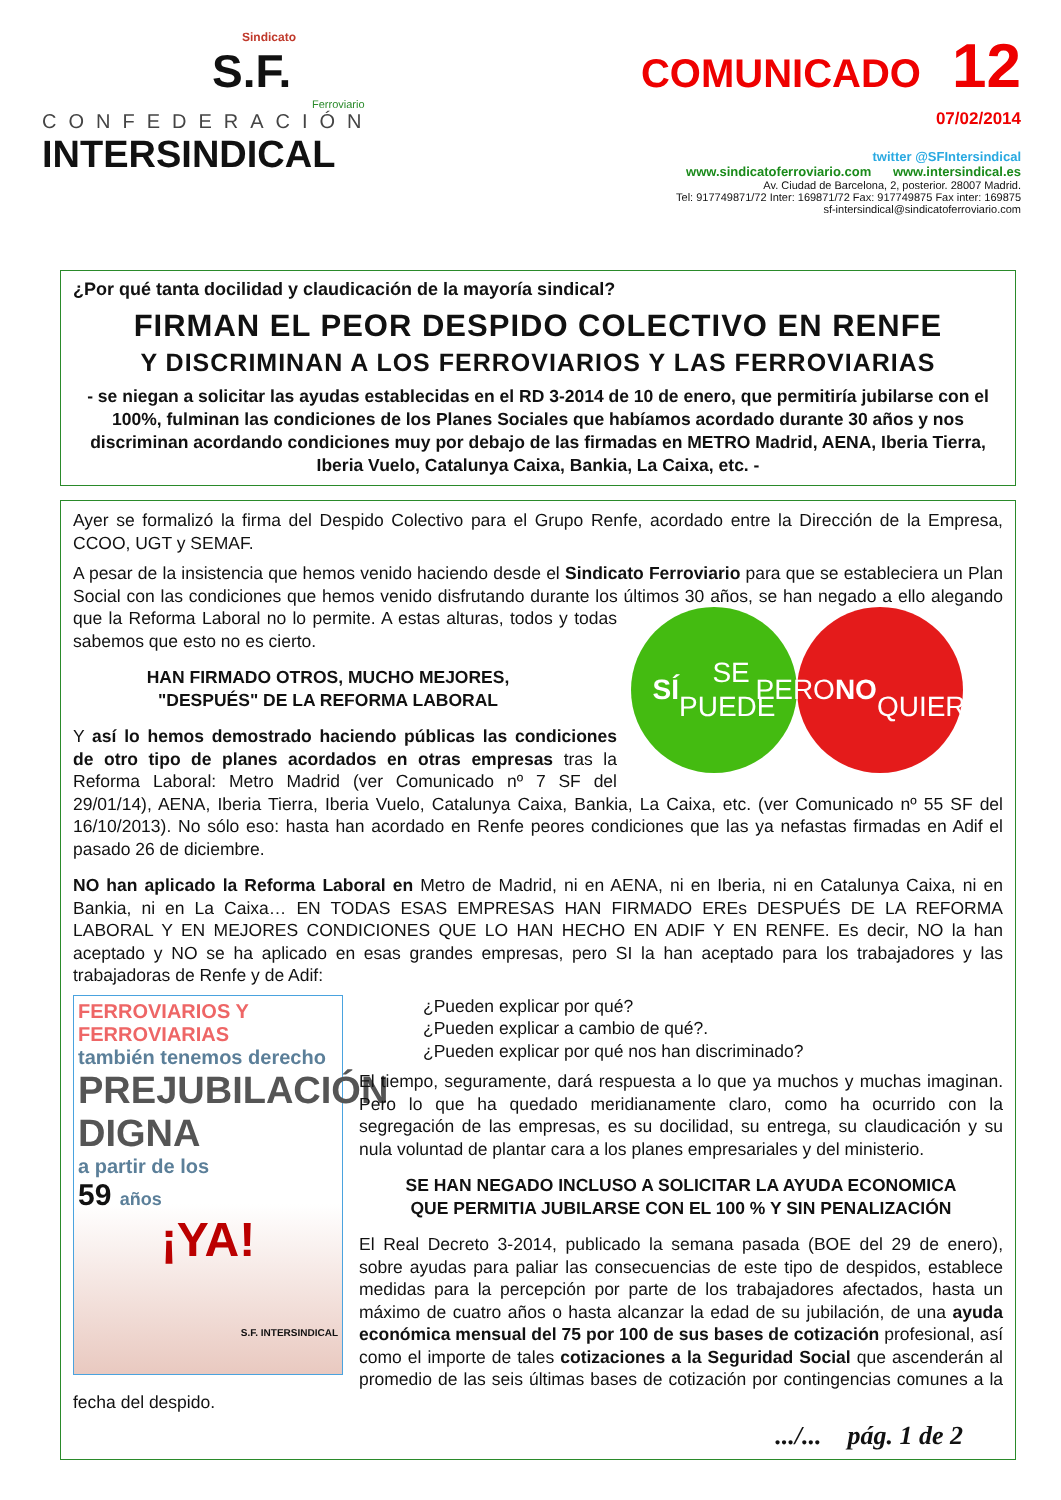Sindicato
S.F.
Ferroviario
CONFEDERACIÓN
INTERSINDICAL
COMUNICADO 12
07/02/2014
twitter @SFIntersindical
www.sindicatoferroviario.com www.intersindical.es
Av. Ciudad de Barcelona, 2, posterior. 28007 Madrid.
Tel: 917749871/72 Inter: 169871/72 Fax: 917749875 Fax inter: 169875
sf-intersindical@sindicatoferroviario.com
¿Por qué tanta docilidad y claudicación de la mayoría sindical?
FIRMAN EL PEOR DESPIDO COLECTIVO EN RENFE
Y DISCRIMINAN A LOS FERROVIARIOS Y LAS FERROVIARIAS
- se niegan a solicitar las ayudas establecidas en el RD 3-2014 de 10 de enero, que permitiría jubilarse con el 100%, fulminan las condiciones de los Planes Sociales que habíamos acordado durante 30 años y nos discriminan acordando condiciones muy por debajo de las firmadas en METRO Madrid, AENA, Iberia Tierra, Iberia Vuelo, Catalunya Caixa, Bankia, La Caixa, etc. -
Ayer se formalizó la firma del Despido Colectivo para el Grupo Renfe, acordado entre la Dirección de la Empresa, CCOO, UGT y SEMAF.
A pesar de la insistencia que hemos venido haciendo desde el Sindicato Ferroviario para que se estableciera un Plan Social con las condiciones que hemos venido disfrutando durante los últimos 30 años, se han negado a ello alegando que la Reforma Laboral no lo
SÍ SE
PUEDE PERO NO
QUIEREN
permite. A estas alturas, todos y todas sabemos que esto no es cierto.
HAN FIRMADO OTROS, MUCHO MEJORES,
"DESPUÉS" DE LA REFORMA LABORAL
Y así lo hemos demostrado haciendo públicas las condiciones de otro tipo de planes acordados en otras empresas tras la Reforma Laboral: Metro Madrid (ver Comunicado nº 7 SF del 29/01/14), AENA, Iberia Tierra, Iberia Vuelo, Catalunya Caixa, Bankia, La Caixa, etc. (ver Comunicado nº 55 SF del 16/10/2013). No sólo eso: hasta han acordado en Renfe peores condiciones que las ya nefastas firmadas en Adif el pasado 26 de diciembre.
NO han aplicado la Reforma Laboral en Metro de Madrid, ni en AENA, ni en Iberia, ni en Catalunya Caixa, ni en Bankia, ni en La Caixa… EN TODAS ESAS EMPRESAS HAN FIRMADO EREs DESPUÉS DE LA REFORMA LABORAL Y EN MEJORES CONDICIONES QUE LO HAN HECHO EN ADIF Y EN RENFE. Es decir, NO la han aceptado y NO se ha aplicado en esas grandes empresas, pero SI la han aceptado para los trabajadores y las trabajadoras de Renfe y de Adif:
FERROVIARIOS Y FERROVIARIAS
también tenemos derecho
PREJUBILACIÓN DIGNA
a partir de los
59 años
¡YA!
S.F. INTERSINDICAL
¿Pueden explicar por qué?
¿Pueden explicar a cambio de qué?.
¿Pueden explicar por qué nos han discriminado?
El tiempo, seguramente, dará respuesta a lo que ya muchos y muchas imaginan. Pero lo que ha quedado meridianamente claro, como ha ocurrido con la segregación de las empresas, es su docilidad, su entrega, su claudicación y su nula voluntad de plantar cara a los planes empresariales y del ministerio.
SE HAN NEGADO INCLUSO A SOLICITAR LA AYUDA ECONOMICA
QUE PERMITIA JUBILARSE CON EL 100 % Y SIN PENALIZACIÓN
El Real Decreto 3-2014, publicado la semana pasada (BOE del 29 de enero), sobre ayudas para paliar las consecuencias de este tipo de despidos, establece medidas para la percepción por parte de los trabajadores afectados, hasta un máximo de cuatro años o hasta alcanzar la edad de su jubilación, de una ayuda económica mensual del 75 por 100 de sus bases de cotización profesional, así como el importe de tales cotizaciones a la Seguridad Social que ascenderán al promedio de las seis últimas bases de cotización por contingencias comunes a la fecha del despido.
.../... pág. 1 de 2